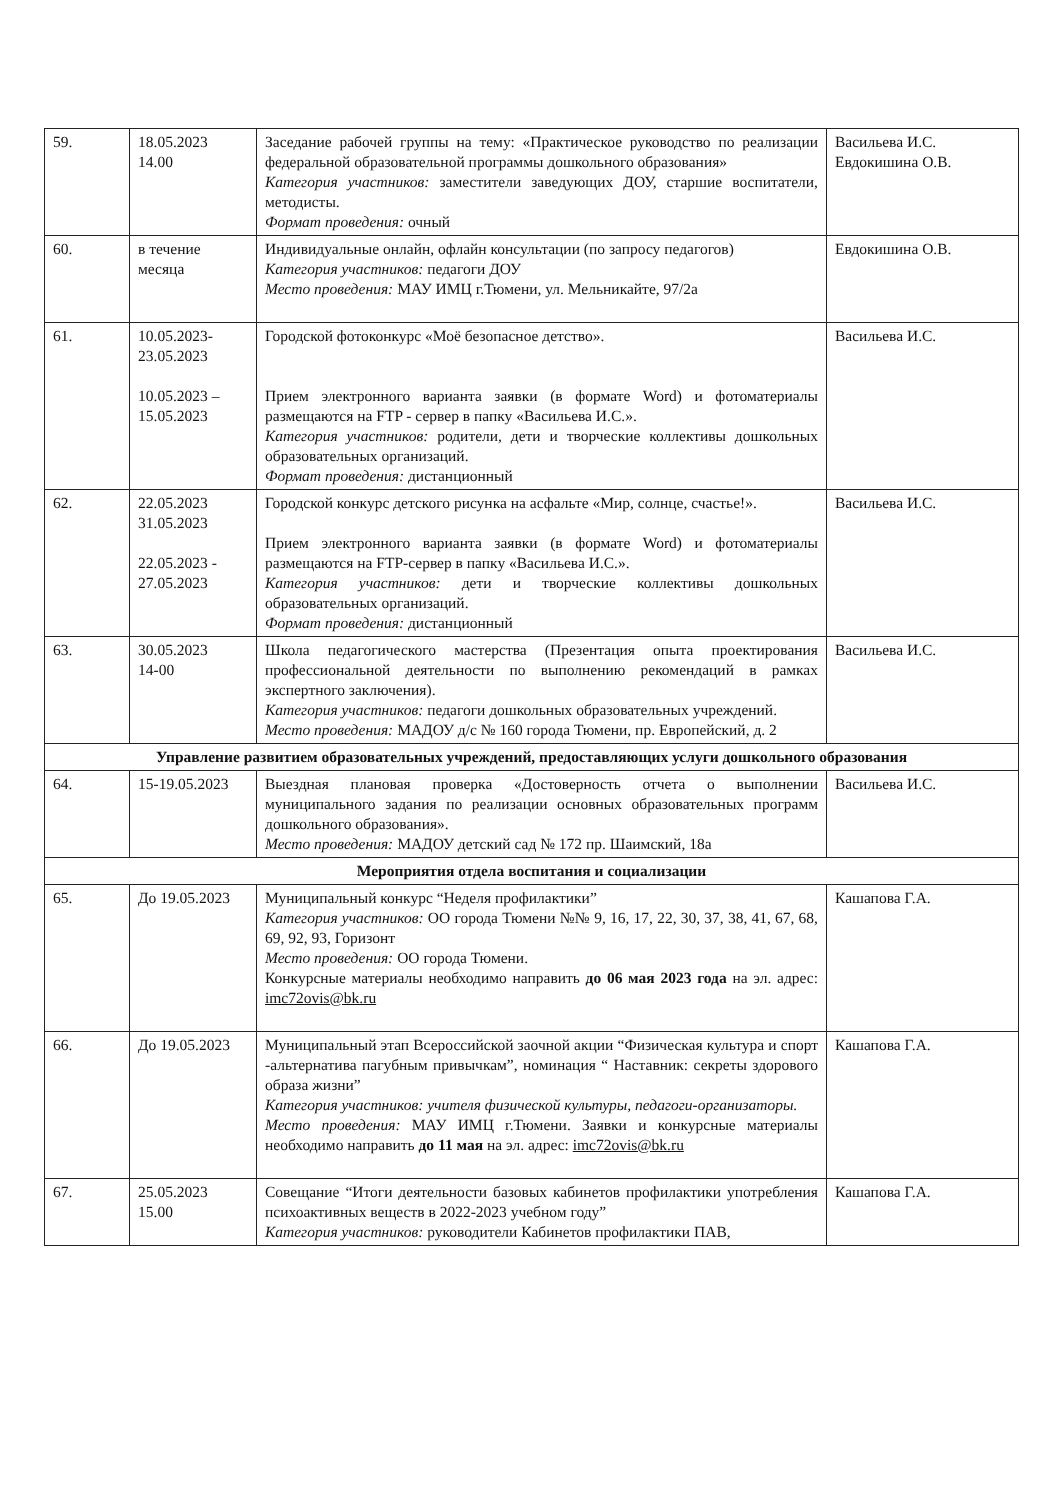| 59. | 18.05.2023 14.00 | Заседание рабочей группы на тему: «Практическое руководство по реализации федеральной образовательной программы дошкольного образования» Категория участников: заместители заведующих ДОУ, старшие воспитатели, методисты. Формат проведения: очный | Васильева И.С. Евдокишина О.В. |
| 60. | в течение месяца | Индивидуальные онлайн, офлайн консультации (по запросу педагогов) Категория участников: педагоги ДОУ Место проведения: МАУ ИМЦ г.Тюмени, ул. Мельникайте, 97/2а | Евдокишина О.В. |
| 61. | 10.05.2023- 23.05.2023 10.05.2023 – 15.05.2023 | Городской фотоконкурс «Моё безопасное детство». Прием электронного варианта заявки (в формате Word) и фотоматериалы размещаются на FTP - сервер в папку «Васильева И.С.». Категория участников: родители, дети и творческие коллективы дошкольных образовательных организаций. Формат проведения: дистанционный | Васильева И.С. |
| 62. | 22.05.2023 31.05.2023 22.05.2023 - 27.05.2023 | Городской конкурс детского рисунка на асфальте «Мир, солнце, счастье!». Прием электронного варианта заявки (в формате Word) и фотоматериалы размещаются на FTP-сервер в папку «Васильева И.С.». Категория участников: дети и творческие коллективы дошкольных образовательных организаций. Формат проведения: дистанционный | Васильева И.С. |
| 63. | 30.05.2023 14-00 | Школа педагогического мастерства (Презентация опыта проектирования профессиональной деятельности по выполнению рекомендаций в рамках экспертного заключения). Категория участников: педагоги дошкольных образовательных учреждений. Место проведения: МАДОУ д/с № 160 города Тюмени, пр. Европейский, д. 2 | Васильева И.С. |
| Управление развитием образовательных учреждений, предоставляющих услуги дошкольного образования | | | |
| 64. | 15-19.05.2023 | Выездная плановая проверка «Достоверность отчета о выполнении муниципального задания по реализации основных образовательных программ дошкольного образования». Место проведения: МАДОУ детский сад № 172 пр. Шаимский, 18а | Васильева И.С. |
| Мероприятия отдела воспитания и социализации | | | |
| 65. | До 19.05.2023 | Муниципальный конкурс “Неделя профилактики” Категория участников: ОО города Тюмени №№ 9, 16, 17, 22, 30, 37, 38, 41, 67, 68, 69, 92, 93, Горизонт Место проведения: ОО города Тюмени. Конкурсные материалы необходимо направить до 06 мая 2023 года на эл. адрес: imc72ovis@bk.ru | Кашапова Г.А. |
| 66. | До 19.05.2023 | Муниципальный этап Всероссийской заочной акции “Физическая культура и спорт -альтернатива пагубным привычкам”, номинация “ Наставник: секреты здорового образа жизни” Категория участников: учителя физической культуры, педагоги-организаторы. Место проведения: МАУ ИМЦ г.Тюмени. Заявки и конкурсные материалы необходимо направить до 11 мая на эл. адрес: imc72ovis@bk.ru | Кашапова Г.А. |
| 67. | 25.05.2023 15.00 | Совещание “Итоги деятельности базовых кабинетов профилактики употребления психоактивных веществ в 2022-2023 учебном году” Категория участников: руководители Кабинетов профилактики ПАВ, | Кашапова Г.А. |